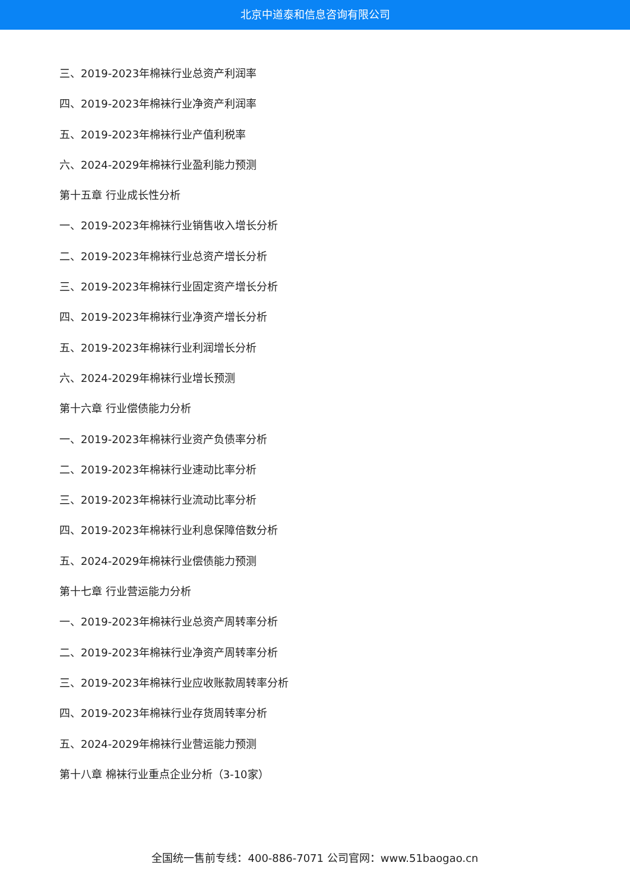北京中道泰和信息咨询有限公司
三、2019-2023年棉袜行业总资产利润率
四、2019-2023年棉袜行业净资产利润率
五、2019-2023年棉袜行业产值利税率
六、2024-2029年棉袜行业盈利能力预测
第十五章 行业成长性分析
一、2019-2023年棉袜行业销售收入增长分析
二、2019-2023年棉袜行业总资产增长分析
三、2019-2023年棉袜行业固定资产增长分析
四、2019-2023年棉袜行业净资产增长分析
五、2019-2023年棉袜行业利润增长分析
六、2024-2029年棉袜行业增长预测
第十六章 行业偿债能力分析
一、2019-2023年棉袜行业资产负债率分析
二、2019-2023年棉袜行业速动比率分析
三、2019-2023年棉袜行业流动比率分析
四、2019-2023年棉袜行业利息保障倍数分析
五、2024-2029年棉袜行业偿债能力预测
第十七章 行业营运能力分析
一、2019-2023年棉袜行业总资产周转率分析
二、2019-2023年棉袜行业净资产周转率分析
三、2019-2023年棉袜行业应收账款周转率分析
四、2019-2023年棉袜行业存货周转率分析
五、2024-2029年棉袜行业营运能力预测
第十八章 棉袜行业重点企业分析（3-10家）
全国统一售前专线：400-886-7071 公司官网：www.51baogao.cn